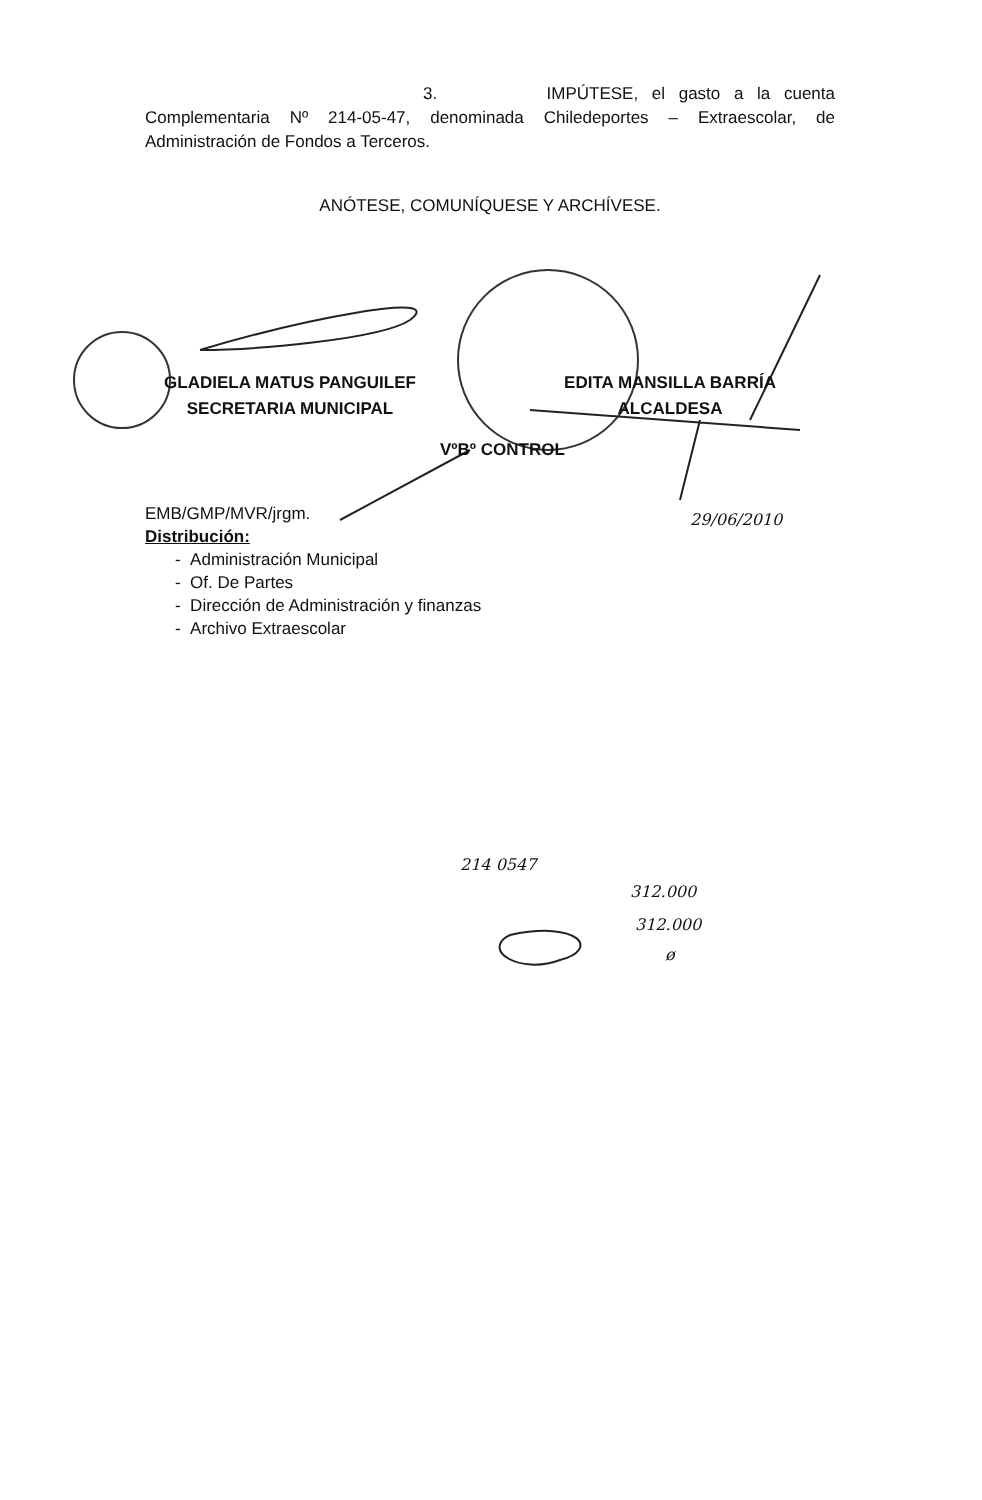3. IMPÚTESE, el gasto a la cuenta Complementaria Nº 214-05-47, denominada Chiledeportes – Extraescolar, de Administración de Fondos a Terceros.
ANÓTESE, COMUNÍQUESE Y ARCHÍVESE.
GLADIELA MATUS PANGUILEF
SECRETARIA MUNICIPAL
EDITA MANSILLA BARRÍA
ALCALDESA
VºBº CONTROL
EMB/GMP/MVR/jrgm.
Distribución:
- Administración Municipal
- Of. De Partes
- Dirección de Administración y finanzas
- Archivo Extraescolar
29/06/2010
214 0547
312.000
312.000
ø